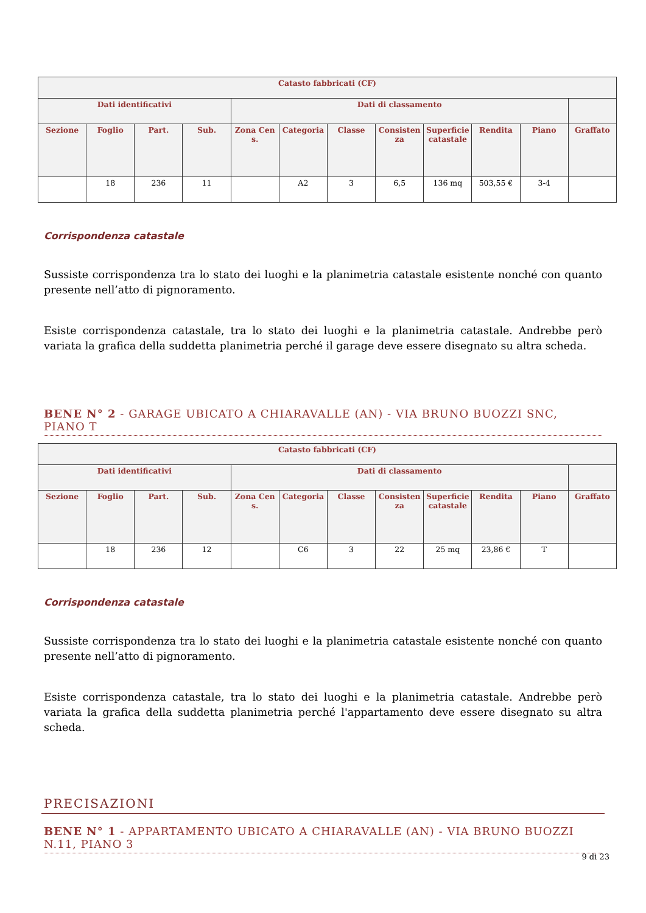| Catasto fabbricati (CF) | | | | | | | | | | | |
| --- | --- | --- | --- | --- | --- | --- | --- | --- | --- | --- | --- |
| Dati identificativi | | | | Dati di classamento | | | | | | | |
| Sezione | Foglio | Part. | Sub. | Zona Cens. | Categoria | Classe | Consistenza | Superficie catastale | Rendita | Piano | Graffato |
| | 18 | 236 | 11 | | A2 | 3 | 6,5 | 136 mq | 503,55 € | 3-4 | |
Corrispondenza catastale
Sussiste corrispondenza tra lo stato dei luoghi e la planimetria catastale esistente nonché con quanto presente nell’atto di pignoramento.
Esiste corrispondenza catastale, tra lo stato dei luoghi e la planimetria catastale. Andrebbe però variata la grafica della suddetta planimetria perché il garage deve essere disegnato su altra scheda.
BENE N° 2 - GARAGE UBICATO A CHIARAVALLE (AN) - VIA BRUNO BUOZZI SNC, PIANO T
| Catasto fabbricati (CF) | | | | | | | | | | | |
| --- | --- | --- | --- | --- | --- | --- | --- | --- | --- | --- | --- |
| Dati identificativi | | | | Dati di classamento | | | | | | | |
| Sezione | Foglio | Part. | Sub. | Zona Cens. | Categoria | Classe | Consistenza | Superficie catastale | Rendita | Piano | Graffato |
| | 18 | 236 | 12 | | C6 | 3 | 22 | 25 mq | 23,86 € | T | |
Corrispondenza catastale
Sussiste corrispondenza tra lo stato dei luoghi e la planimetria catastale esistente nonché con quanto presente nell’atto di pignoramento.
Esiste corrispondenza catastale, tra lo stato dei luoghi e la planimetria catastale. Andrebbe però variata la grafica della suddetta planimetria perché l'appartamento deve essere disegnato su altra scheda.
PRECISAZIONI
BENE N° 1 - APPARTAMENTO UBICATO A CHIARAVALLE (AN) - VIA BRUNO BUOZZI N.11, PIANO 3
9 di 23